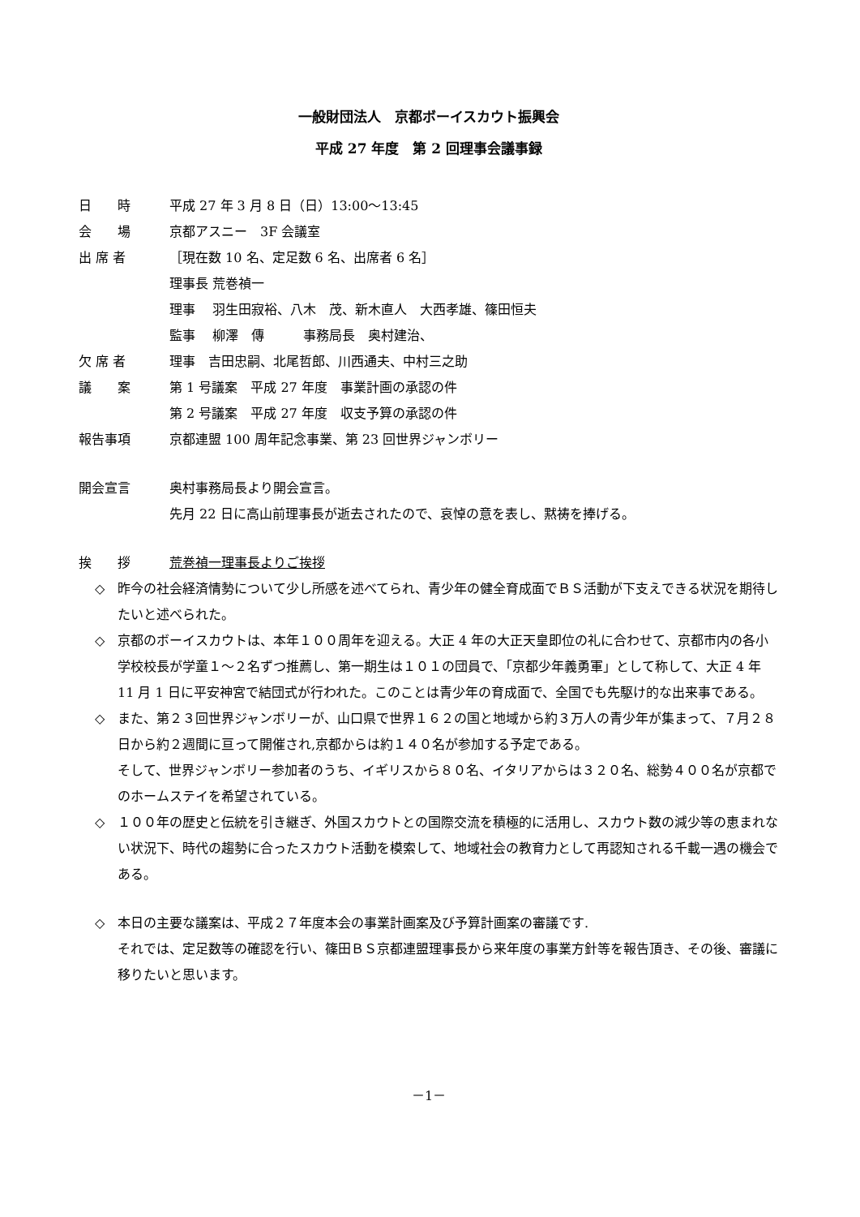一般財団法人　京都ボーイスカウト振興会
平成 27 年度　第 2 回理事会議事録
日　　時 平成 27 年 3 月 8 日（日）13:00〜13:45
会　　場 京都アスニー　3F 会議室
出 席 者 ［現在数 10 名、定足数 6 名、出席者 6 名］
理事長 荒巻禎一
理事　 羽生田寂裕、八木　茂、新木直人　大西孝雄、篠田恒夫
監事　 柳澤　傳　　　事務局長　奥村建治、
欠 席 者 理事　吉田忠嗣、北尾哲郎、川西通夫、中村三之助
議　　案 第 1 号議案　平成 27 年度　事業計画の承認の件
第 2 号議案　平成 27 年度　収支予算の承認の件
報告事項 京都連盟 100 周年記念事業、第 23 回世界ジャンボリー
開会宣言 奥村事務局長より開会宣言。
先月 22 日に高山前理事長が逝去されたので、哀悼の意を表し、黙祷を捧げる。
挨　　拶 荒巻禎一理事長よりご挨拶
◇ 昨今の社会経済情勢について少し所感を述べてられ、青少年の健全育成面でＢＳ活動が下支えできる状況を期待したいと述べられた。
◇ 京都のボーイスカウトは、本年１００周年を迎える。大正 4 年の大正天皇即位の礼に合わせて、京都市内の各小学校校長が学童１〜２名ずつ推薦し、第一期生は１０１の団員で、「京都少年義勇軍」として称して、大正 4 年 11 月 1 日に平安神宮で結団式が行われた。このことは青少年の育成面で、全国でも先駆け的な出来事である。
◇ また、第２３回世界ジャンボリーが、山口県で世界１６２の国と地域から約３万人の青少年が集まって、７月２８日から約２週間に亘って開催され,京都からは約１４０名が参加する予定である。
そして、世界ジャンボリー参加者のうち、イギリスから８０名、イタリアからは３２０名、総勢４００名が京都でのホームステイを希望されている。
◇ １００年の歴史と伝統を引き継ぎ、外国スカウトとの国際交流を積極的に活用し、スカウト数の減少等の恵まれない状況下、時代の趨勢に合ったスカウト活動を模索して、地域社会の教育力として再認知される千載一遇の機会である。
◇ 本日の主要な議案は、平成２７年度本会の事業計画案及び予算計画案の審議です.
それでは、定足数等の確認を行い、篠田ＢＳ京都連盟理事長から来年度の事業方針等を報告頂き、その後、審議に移りたいと思います。
－1－